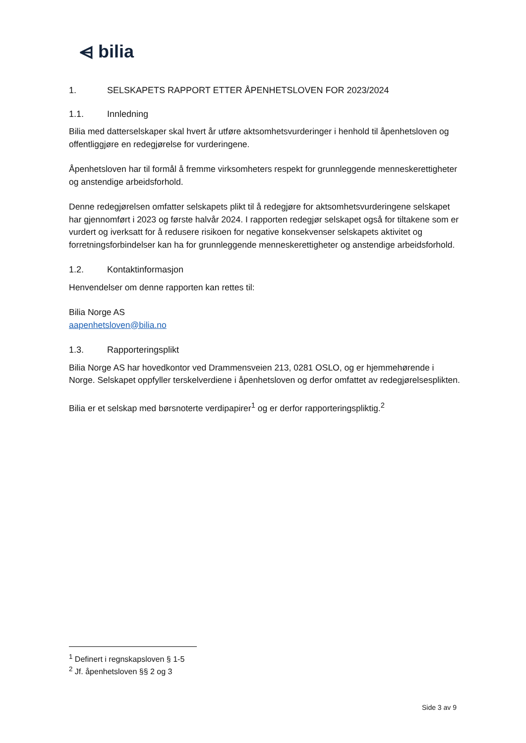⩤ bilia
1. SELSKAPETS RAPPORT ETTER ÅPENHETSLOVEN FOR 2023/2024
1.1. Innledning
Bilia med datterselskaper skal hvert år utføre aktsomhetsvurderinger i henhold til åpenhetsloven og offentliggjøre en redegjørelse for vurderingene.
Åpenhetsloven har til formål å fremme virksomheters respekt for grunnleggende menneskerettigheter og anstendige arbeidsforhold.
Denne redegjørelsen omfatter selskapets plikt til å redegjøre for aktsomhetsvurderingene selskapet har gjennomført i 2023 og første halvår 2024. I rapporten redegjør selskapet også for tiltakene som er vurdert og iverksatt for å redusere risikoen for negative konsekvenser selskapets aktivitet og forretningsforbindelser kan ha for grunnleggende menneskerettigheter og anstendige arbeidsforhold.
1.2. Kontaktinformasjon
Henvendelser om denne rapporten kan rettes til:
Bilia Norge AS
aapenhetsloven@bilia.no
1.3. Rapporteringsplikt
Bilia Norge AS har hovedkontor ved Drammensveien 213, 0281 OSLO, og er hjemmehørende i Norge. Selskapet oppfyller terskelverdiene i åpenhetsloven og derfor omfattet av redegjørelsesplikten.
Bilia er et selskap med børsnoterte verdipapirer<sup>1</sup> og er derfor rapporteringspliktig.<sup>2</sup>
<sup>1</sup> Definert i regnskapsloven § 1-5
<sup>2</sup> Jf. åpenhetsloven §§ 2 og 3
Side 3 av 9